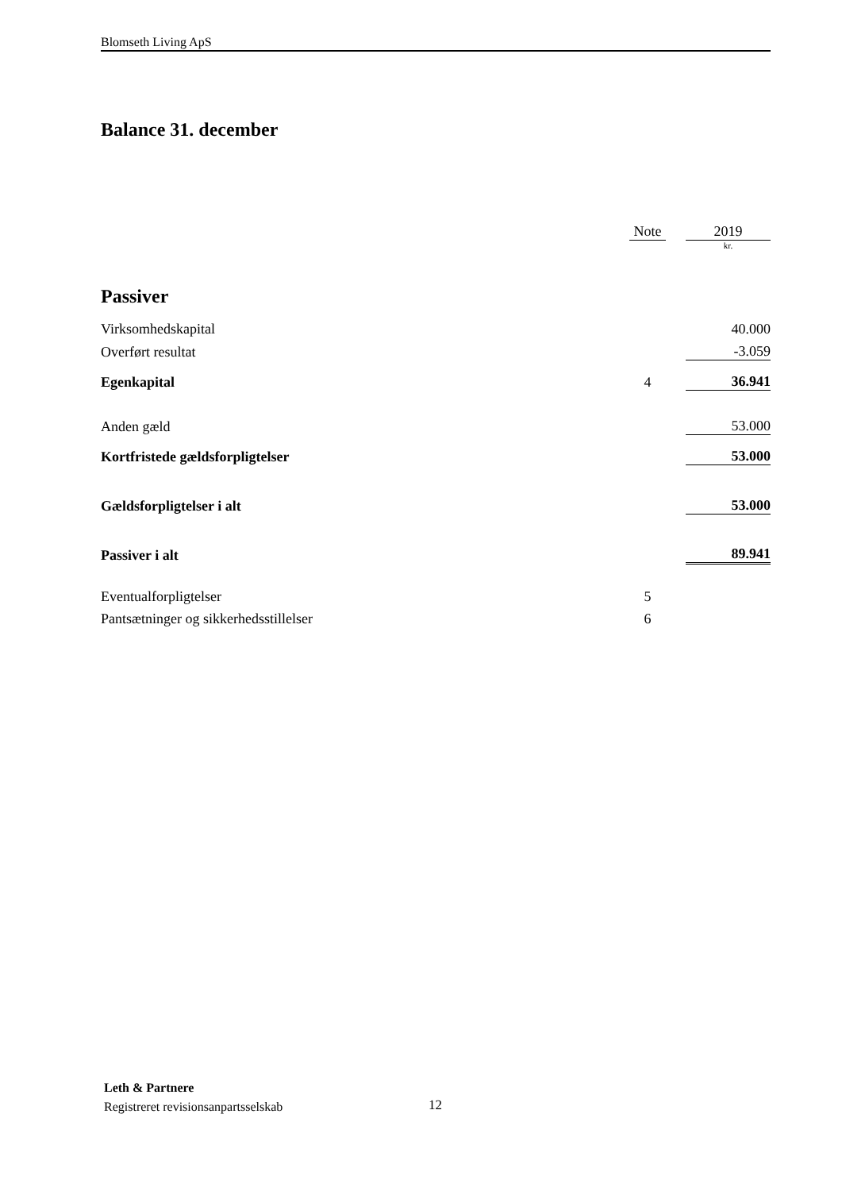Blomseth Living ApS
Balance 31. december
| | Note | | 2019 |
| | | | kr. |
| Passiver | | | |
| Virksomhedskapital | | | 40.000 |
| Overført resultat | | | -3.059 |
| Egenkapital | 4 | | 36.941 |
| Anden gæld | | | 53.000 |
| Kortfristede gældsforpligtelser | | | 53.000 |
| Gældsforpligtelser i alt | | | 53.000 |
| Passiver i alt | | | 89.941 |
| Eventualforpligtelser | 5 | | |
| Pantsætninger og sikkerhedsstillelser | 6 | | |
Leth & Partnere
Registreret revisionsanpartsselskab
12